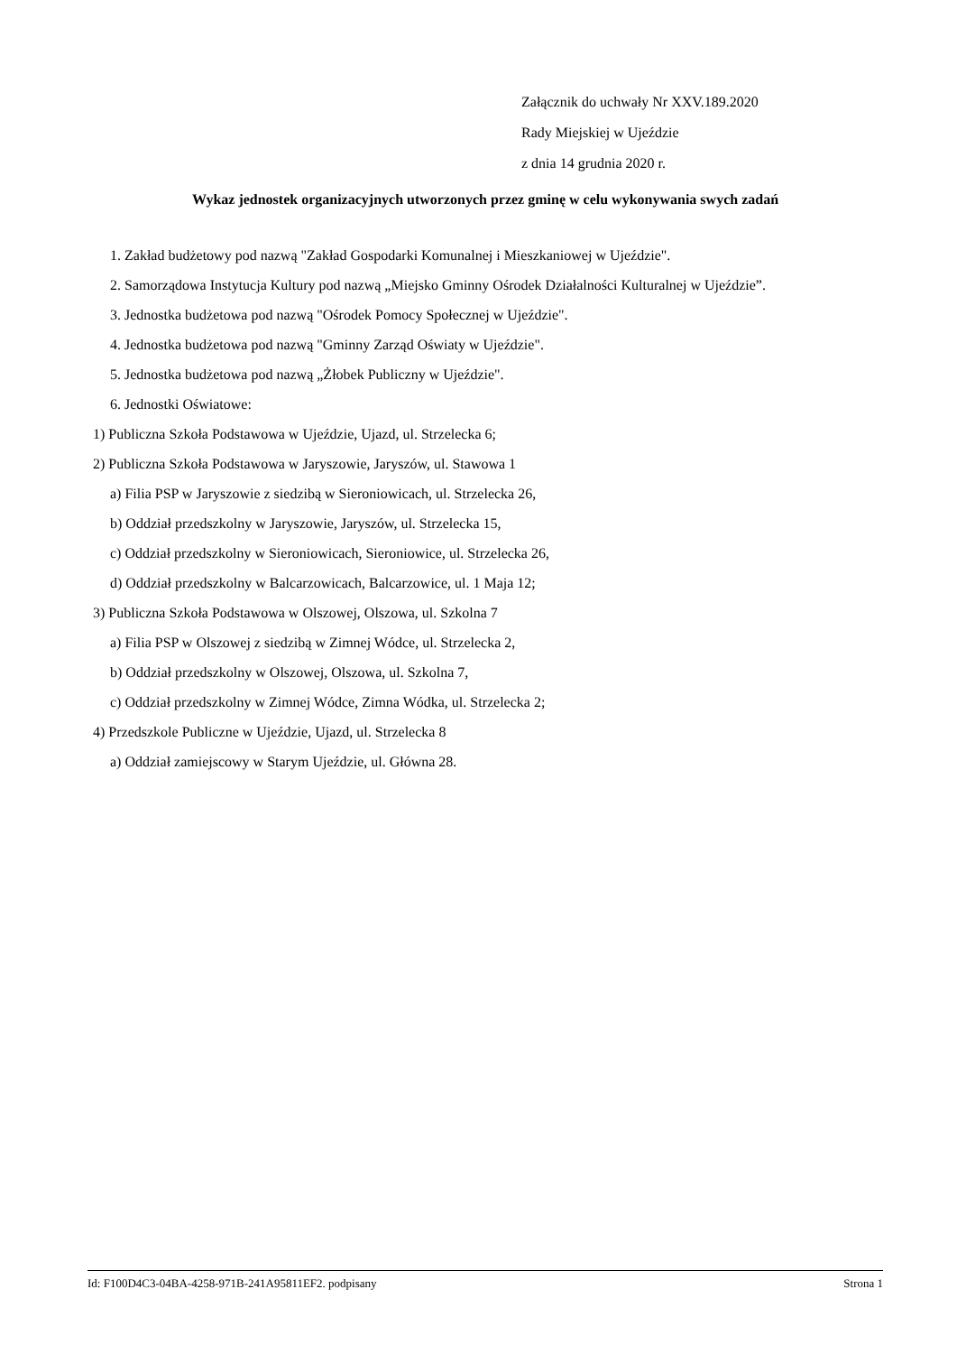Załącznik do uchwały Nr XXV.189.2020
Rady Miejskiej w Ujeździe
z dnia 14 grudnia 2020 r.
Wykaz jednostek organizacyjnych utworzonych przez gminę w celu wykonywania swych zadań
1. Zakład budżetowy pod nazwą "Zakład Gospodarki Komunalnej i Mieszkaniowej w Ujeździe".
2. Samorządowa Instytucja Kultury pod nazwą „Miejsko Gminny Ośrodek Działalności Kulturalnej w Ujeździe”.
3. Jednostka budżetowa pod nazwą "Ośrodek Pomocy Społecznej w Ujeździe".
4. Jednostka budżetowa pod nazwą "Gminny Zarząd Oświaty w Ujeździe".
5. Jednostka budżetowa pod nazwą „Żłobek Publiczny w Ujeździe".
6. Jednostki Oświatowe:
1) Publiczna Szkoła Podstawowa w Ujeździe, Ujazd, ul. Strzelecka 6;
2) Publiczna Szkoła Podstawowa w Jaryszowie, Jaryszów, ul. Stawowa 1
a) Filia PSP w Jaryszowie z siedzibą w Sieroniowicach, ul. Strzelecka 26,
b) Oddział przedszkolny w Jaryszowie, Jaryszów, ul. Strzelecka 15,
c) Oddział przedszkolny w Sieroniowicach, Sieroniowice, ul. Strzelecka 26,
d) Oddział przedszkolny w Balcarzowicach, Balcarzowice, ul. 1 Maja 12;
3) Publiczna Szkoła Podstawowa w Olszowej, Olszowa, ul. Szkolna 7
a) Filia PSP w Olszowej z siedzibą w Zimnej Wódce, ul. Strzelecka 2,
b) Oddział przedszkolny w Olszowej, Olszowa, ul. Szkolna 7,
c) Oddział przedszkolny w Zimnej Wódce, Zimna Wódka, ul. Strzelecka 2;
4) Przedszkole Publiczne w Ujeździe, Ujazd, ul. Strzelecka 8
a) Oddział zamiejscowy w Starym Ujeździe, ul. Główna 28.
Id: F100D4C3-04BA-4258-971B-241A95811EF2. podpisany Strona 1